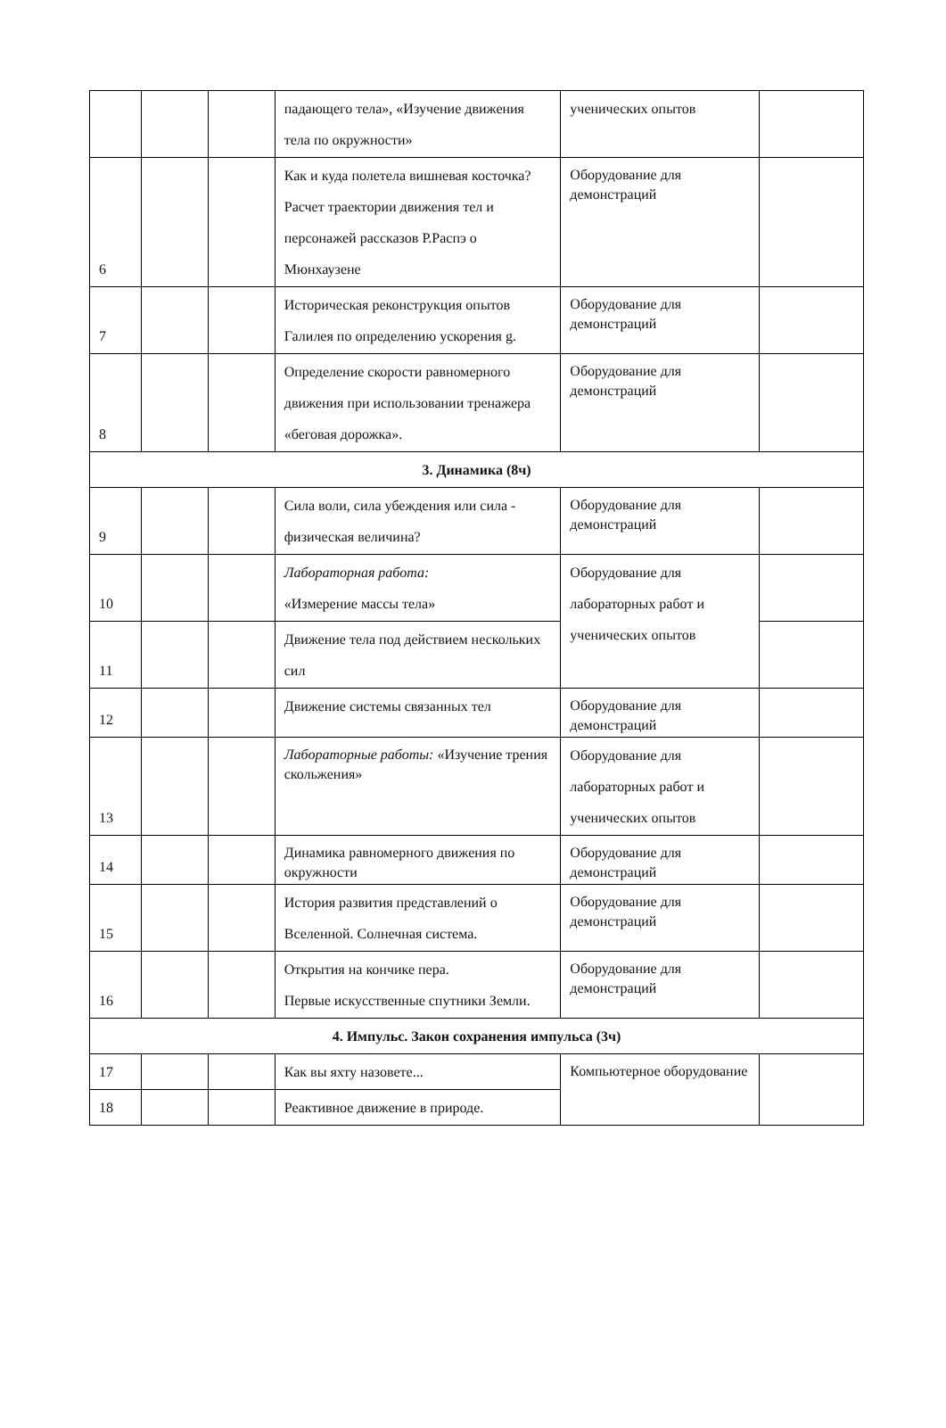| | | | падающего тела», «Изучение движения тела по окружности» | ученических опытов | |
| 6 | | | Как и куда полетела вишневая косточка? Расчет траектории движения тел и персонажей рассказов Р.Распэ о Мюнхаузене | Оборудование для демонстраций | |
| 7 | | | Историческая реконструкция опытов Галилея по определению ускорения g. | Оборудование для демонстраций | |
| 8 | | | Определение скорости равномерного движения при использовании тренажера «беговая дорожка». | Оборудование для демонстраций | |
| 3. Динамика (8ч) | | | | | |
| 9 | | | Сила воли, сила убеждения или сила - физическая величина? | Оборудование для демонстраций | |
| 10 | | | Лабораторная работа: «Измерение массы тела» | Оборудование для лабораторных работ и ученических опытов | |
| 11 | | | Движение тела под действием нескольких сил | | |
| 12 | | | Движение системы связанных тел | Оборудование для демонстраций | |
| 13 | | | Лабораторные работы: «Изучение трения скольжения» | Оборудование для лабораторных работ и ученических опытов | |
| 14 | | | Динамика равномерного движения по окружности | Оборудование для демонстраций | |
| 15 | | | История развития представлений о Вселенной. Солнечная система. | Оборудование для демонстраций | |
| 16 | | | Открытия на кончике пера. Первые искусственные спутники Земли. | Оборудование для демонстраций | |
| 4. Импульс. Закон сохранения импульса (3ч) | | | | | |
| 17 | | | Как вы яхту назовете... | Компьютерное оборудование | |
| 18 | | | Реактивное движение в природе. | | |